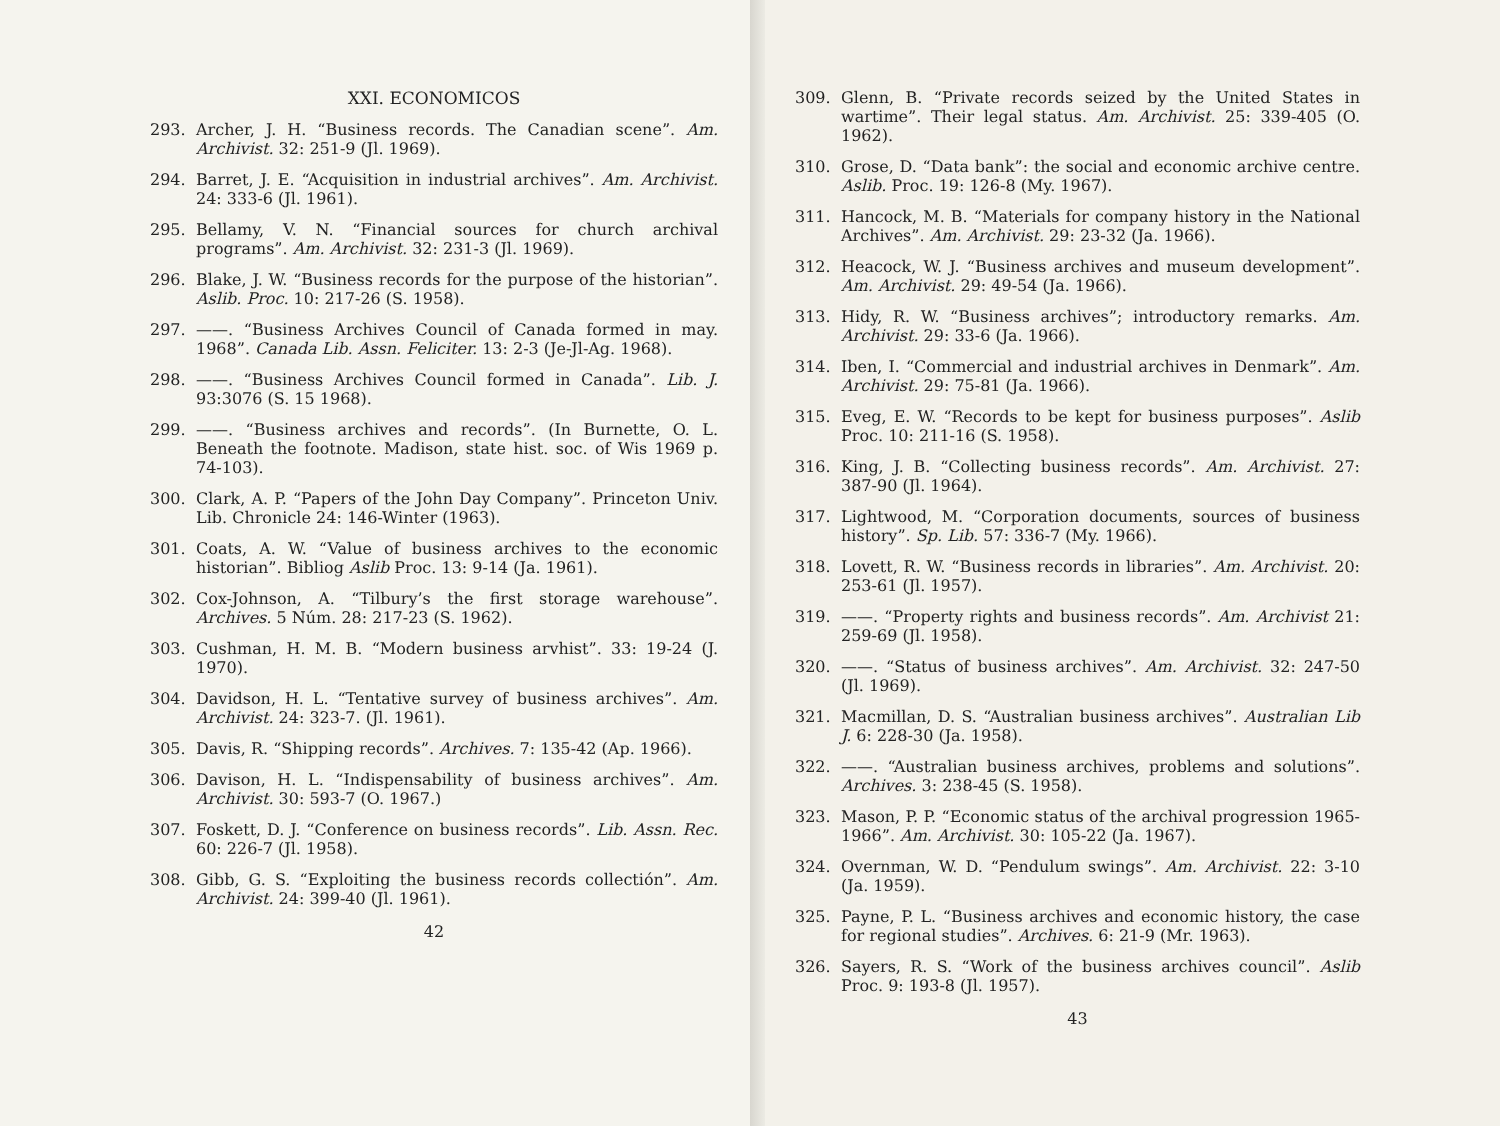XXI. ECONOMICOS
293. Archer, J. H. “Business records. The Canadian scene”. Am. Archivist. 32: 251-9 (Jl. 1969).
294. Barret, J. E. “Acquisition in industrial archives”. Am. Archivist. 24: 333-6 (Jl. 1961).
295. Bellamy, V. N. “Financial sources for church archival programs”. Am. Archivist. 32: 231-3 (Jl. 1969).
296. Blake, J. W. “Business records for the purpose of the historian”. Aslib. Proc. 10: 217-26 (S. 1958).
297. ——. “Business Archives Council of Canada formed in may. 1968”. Canada Lib. Assn. Feliciter. 13: 2-3 (Je-Jl-Ag. 1968).
298. ——. “Business Archives Council formed in Canada”. Lib. J. 93:3076 (S. 15 1968).
299. ——. “Business archives and records”. (In Burnette, O. L. Beneath the footnote. Madison, state hist. soc. of Wis 1969 p. 74-103).
300. Clark, A. P. “Papers of the John Day Company”. Princeton Univ. Lib. Chronicle 24: 146-Winter (1963).
301. Coats, A. W. “Value of business archives to the economic historian”. Bibliog Aslib Proc. 13: 9-14 (Ja. 1961).
302. Cox-Johnson, A. “Tilbury’s the first storage warehouse”. Archives. 5 Núm. 28: 217-23 (S. 1962).
303. Cushman, H. M. B. “Modern business arvhist”. 33: 19-24 (J. 1970).
304. Davidson, H. L. “Tentative survey of business archives”. Am. Archivist. 24: 323-7. (Jl. 1961).
305. Davis, R. “Shipping records”. Archives. 7: 135-42 (Ap. 1966).
306. Davison, H. L. “Indispensability of business archives”. Am. Archivist. 30: 593-7 (O. 1967.)
307. Foskett, D. J. “Conference on business records”. Lib. Assn. Rec. 60: 226-7 (Jl. 1958).
308. Gibb, G. S. “Exploiting the business records collectión”. Am. Archivist. 24: 399-40 (Jl. 1961).
42
309. Glenn, B. “Private records seized by the United States in wartime”. Their legal status. Am. Archivist. 25: 339-405 (O. 1962).
310. Grose, D. “Data bank”: the social and economic archive centre. Aslib. Proc. 19: 126-8 (My. 1967).
311. Hancock, M. B. “Materials for company history in the National Archives”. Am. Archivist. 29: 23-32 (Ja. 1966).
312. Heacock, W. J. “Business archives and museum development”. Am. Archivist. 29: 49-54 (Ja. 1966).
313. Hidy, R. W. “Business archives”; introductory remarks. Am. Archivist. 29: 33-6 (Ja. 1966).
314. Iben, I. “Commercial and industrial archives in Denmark”. Am. Archivist. 29: 75-81 (Ja. 1966).
315. Eveg, E. W. “Records to be kept for business purposes”. Aslib Proc. 10: 211-16 (S. 1958).
316. King, J. B. “Collecting business records”. Am. Archivist. 27: 387-90 (Jl. 1964).
317. Lightwood, M. “Corporation documents, sources of business history”. Sp. Lib. 57: 336-7 (My. 1966).
318. Lovett, R. W. “Business records in libraries”. Am. Archivist. 20: 253-61 (Jl. 1957).
319. ——. “Property rights and business records”. Am. Archivist 21: 259-69 (Jl. 1958).
320. ——. “Status of business archives”. Am. Archivist. 32: 247-50 (Jl. 1969).
321. Macmillan, D. S. “Australian business archives”. Australian Lib J. 6: 228-30 (Ja. 1958).
322. ——. “Australian business archives, problems and solutions”. Archives. 3: 238-45 (S. 1958).
323. Mason, P. P. “Economic status of the archival progression 1965-1966”. Am. Archivist. 30: 105-22 (Ja. 1967).
324. Overnman, W. D. “Pendulum swings”. Am. Archivist. 22: 3-10 (Ja. 1959).
325. Payne, P. L. “Business archives and economic history, the case for regional studies”. Archives. 6: 21-9 (Mr. 1963).
326. Sayers, R. S. “Work of the business archives council”. Aslib Proc. 9: 193-8 (Jl. 1957).
43